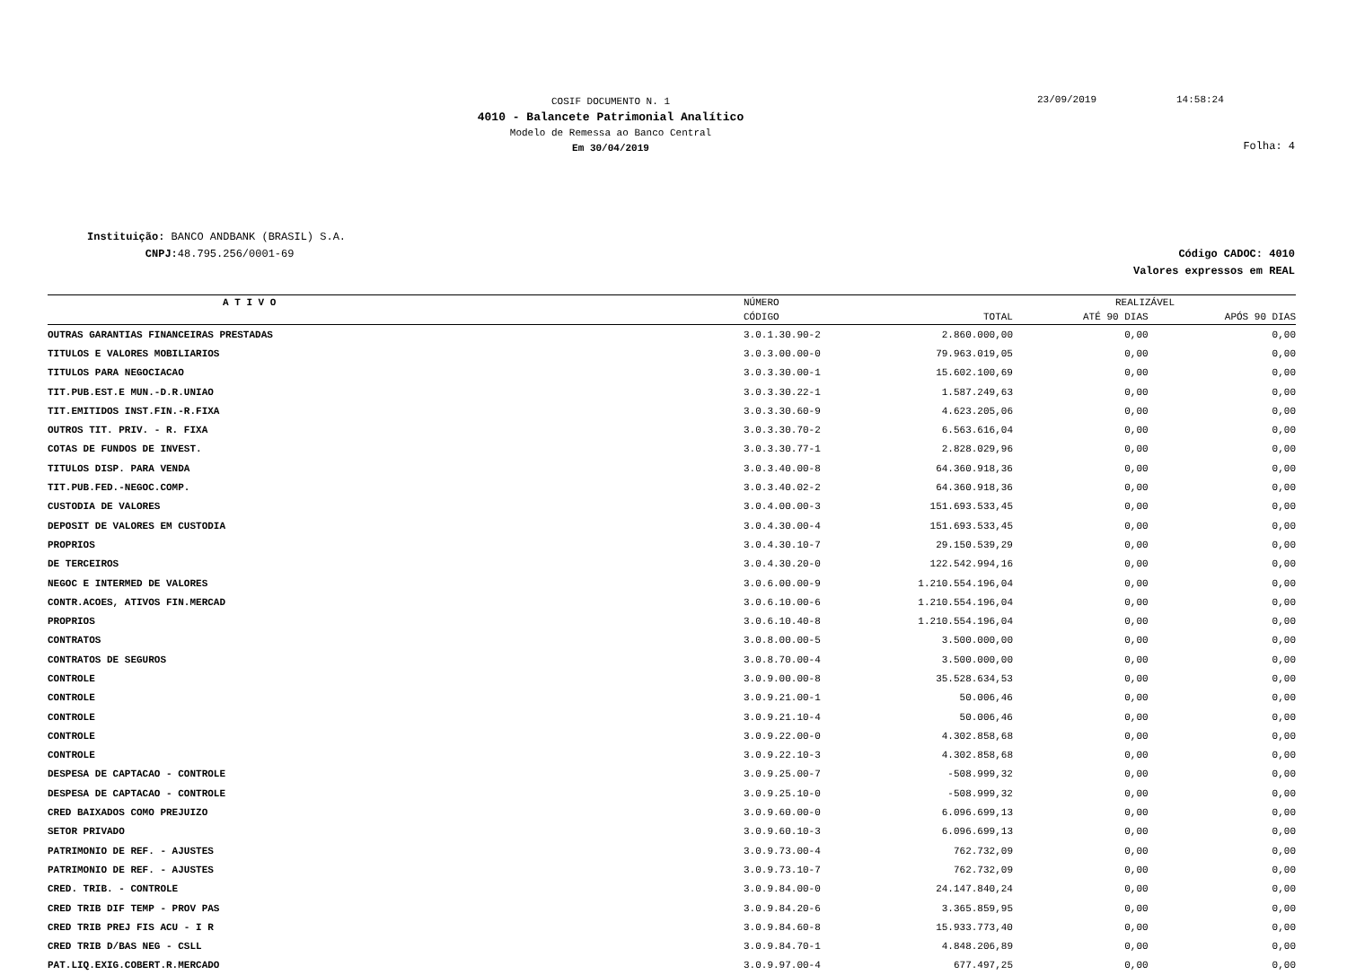COSIF DOCUMENTO N. 1
4010 - Balancete Patrimonial Analítico
Modelo de Remessa ao Banco Central
Em 30/04/2019
23/09/2019 14:58:24
Folha: 4
Instituição: BANCO ANDBANK (BRASIL) S.A.
CNPJ: 48.795.256/0001-69
Código CADOC: 4010
Valores expressos em REAL
| A T I V O | NÚMERO | | REALIZÁVEL | |
| --- | --- | --- | --- | --- |
| | CÓDIGO | TOTAL | ATÉ 90 DIAS | APÓS 90 DIAS |
| OUTRAS GARANTIAS FINANCEIRAS PRESTADAS | 3.0.1.30.90-2 | 2.860.000,00 | 0,00 | 0,00 |
| TITULOS E VALORES MOBILIARIOS | 3.0.3.00.00-0 | 79.963.019,05 | 0,00 | 0,00 |
| TITULOS PARA NEGOCIACAO | 3.0.3.30.00-1 | 15.602.100,69 | 0,00 | 0,00 |
| TIT.PUB.EST.E MUN.-D.R.UNIAO | 3.0.3.30.22-1 | 1.587.249,63 | 0,00 | 0,00 |
| TIT.EMITIDOS INST.FIN.-R.FIXA | 3.0.3.30.60-9 | 4.623.205,06 | 0,00 | 0,00 |
| OUTROS TIT. PRIV. - R. FIXA | 3.0.3.30.70-2 | 6.563.616,04 | 0,00 | 0,00 |
| COTAS DE FUNDOS DE INVEST. | 3.0.3.30.77-1 | 2.828.029,96 | 0,00 | 0,00 |
| TITULOS DISP. PARA VENDA | 3.0.3.40.00-8 | 64.360.918,36 | 0,00 | 0,00 |
| TIT.PUB.FED.-NEGOC.COMP. | 3.0.3.40.02-2 | 64.360.918,36 | 0,00 | 0,00 |
| CUSTODIA DE VALORES | 3.0.4.00.00-3 | 151.693.533,45 | 0,00 | 0,00 |
| DEPOSIT DE VALORES EM CUSTODIA | 3.0.4.30.00-4 | 151.693.533,45 | 0,00 | 0,00 |
| PROPRIOS | 3.0.4.30.10-7 | 29.150.539,29 | 0,00 | 0,00 |
| DE TERCEIROS | 3.0.4.30.20-0 | 122.542.994,16 | 0,00 | 0,00 |
| NEGOC E INTERMED DE VALORES | 3.0.6.00.00-9 | 1.210.554.196,04 | 0,00 | 0,00 |
| CONTR.ACOES, ATIVOS FIN.MERCAD | 3.0.6.10.00-6 | 1.210.554.196,04 | 0,00 | 0,00 |
| PROPRIOS | 3.0.6.10.40-8 | 1.210.554.196,04 | 0,00 | 0,00 |
| CONTRATOS | 3.0.8.00.00-5 | 3.500.000,00 | 0,00 | 0,00 |
| CONTRATOS DE SEGUROS | 3.0.8.70.00-4 | 3.500.000,00 | 0,00 | 0,00 |
| CONTROLE | 3.0.9.00.00-8 | 35.528.634,53 | 0,00 | 0,00 |
| CONTROLE | 3.0.9.21.00-1 | 50.006,46 | 0,00 | 0,00 |
| CONTROLE | 3.0.9.21.10-4 | 50.006,46 | 0,00 | 0,00 |
| CONTROLE | 3.0.9.22.00-0 | 4.302.858,68 | 0,00 | 0,00 |
| CONTROLE | 3.0.9.22.10-3 | 4.302.858,68 | 0,00 | 0,00 |
| DESPESA DE CAPTACAO - CONTROLE | 3.0.9.25.00-7 | -508.999,32 | 0,00 | 0,00 |
| DESPESA DE CAPTACAO - CONTROLE | 3.0.9.25.10-0 | -508.999,32 | 0,00 | 0,00 |
| CRED BAIXADOS COMO PREJUIZO | 3.0.9.60.00-0 | 6.096.699,13 | 0,00 | 0,00 |
| SETOR PRIVADO | 3.0.9.60.10-3 | 6.096.699,13 | 0,00 | 0,00 |
| PATRIMONIO DE REF. - AJUSTES | 3.0.9.73.00-4 | 762.732,09 | 0,00 | 0,00 |
| PATRIMONIO DE REF. - AJUSTES | 3.0.9.73.10-7 | 762.732,09 | 0,00 | 0,00 |
| CRED. TRIB. - CONTROLE | 3.0.9.84.00-0 | 24.147.840,24 | 0,00 | 0,00 |
| CRED TRIB DIF TEMP - PROV PAS | 3.0.9.84.20-6 | 3.365.859,95 | 0,00 | 0,00 |
| CRED TRIB PREJ FIS ACU - I R | 3.0.9.84.60-8 | 15.933.773,40 | 0,00 | 0,00 |
| CRED TRIB D/BAS NEG - CSLL | 3.0.9.84.70-1 | 4.848.206,89 | 0,00 | 0,00 |
| PAT.LIQ.EXIG.COBERT.R.MERCADO | 3.0.9.97.00-4 | 677.497,25 | 0,00 | 0,00 |